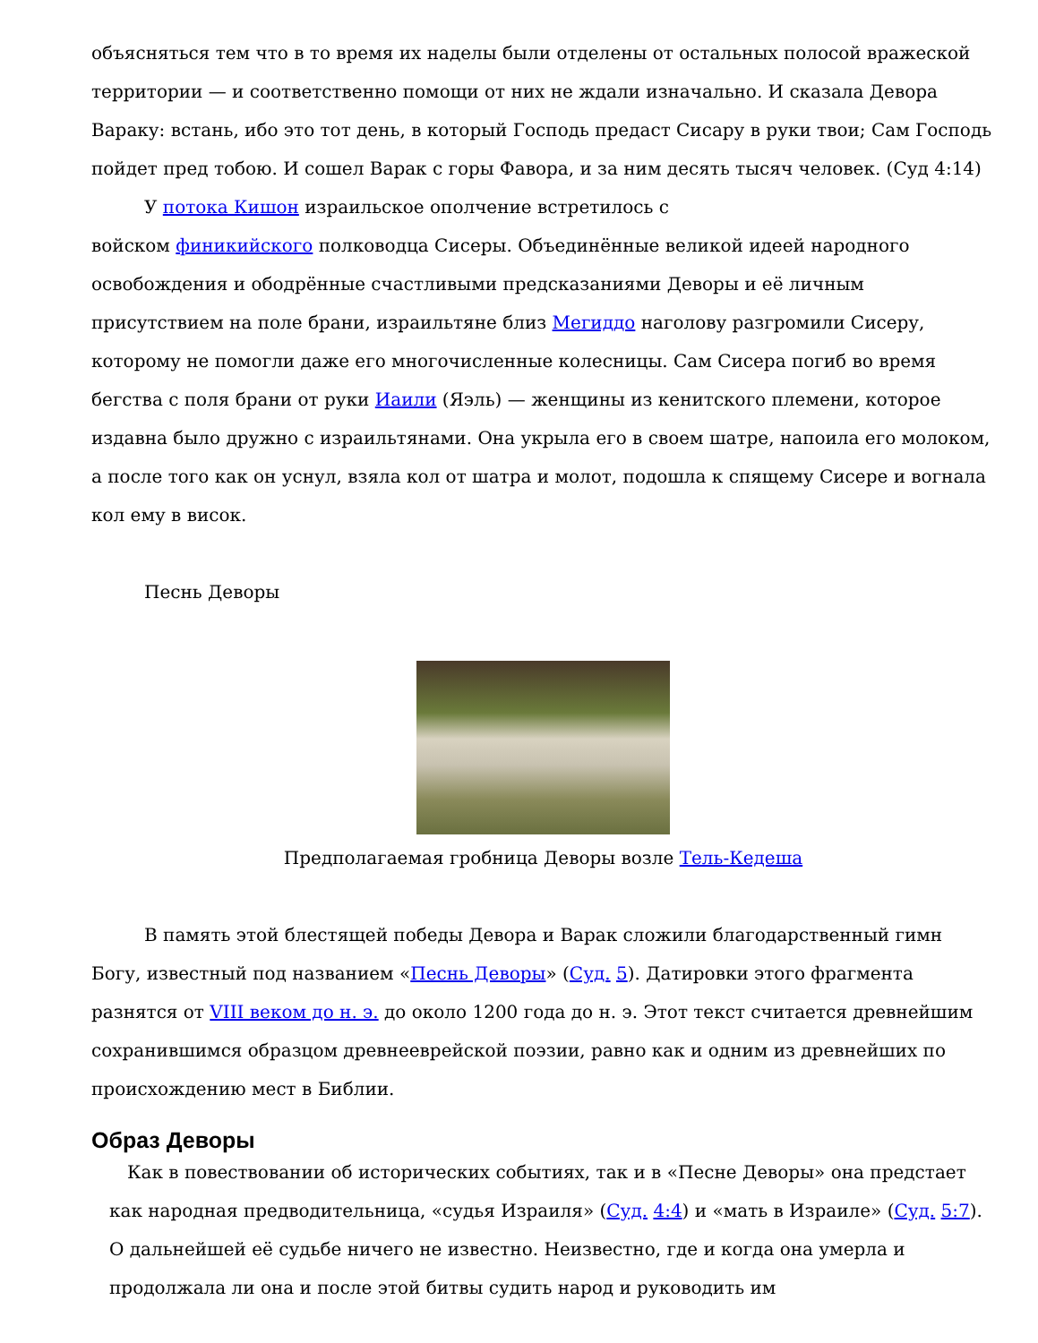объясняться тем что в то время их наделы были отделены от остальных полосой вражеской территории — и соответственно помощи от них не ждали изначально. И сказала Девора Вараку: встань, ибо это тот день, в который Господь предаст Сисару в руки твои; Сам Господь пойдет пред тобою. И сошел Варак с горы Фавора, и за ним десять тысяч человек. (Суд 4:14)
У потока Кишон израильское ополчение встретилось с
войском финикийского полководца Сисеры. Объединённые великой идеей народного освобождения и ободрённые счастливыми предсказаниями Деворы и её личным присутствием на поле брани, израильтяне близ Мегиддо наголову разгромили Сисеру, которому не помогли даже его многочисленные колесницы. Сам Сисера погиб во время бегства с поля брани от руки Иаили (Яэль) — женщины из кенитского племени, которое издавна было дружно с израильтянами. Она укрыла его в своем шатре, напоила его молоком, а после того как он уснул, взяла кол от шатра и молот, подошла к спящему Сисере и вогнала кол ему в висок.
Песнь Деворы
Предполагаемая гробница Деворы возле Тель-Кедеша
В память этой блестящей победы Девора и Варак сложили благодарственный гимн Богу, известный под названием «Песнь Деворы» (Суд. 5). Датировки этого фрагмента разнятся от VIII веком до н. э. до около 1200 года до н. э. Этот текст считается древнейшим сохранившимся образцом древнееврейской поэзии, равно как и одним из древнейших по происхождению мест в Библии.
Образ Деворы
Как в повествовании об исторических событиях, так и в «Песне Деворы» она предстает как народная предводительница, «судья Израиля» (Суд. 4:4) и «мать в Израиле» (Суд. 5:7). О дальнейшей её судьбе ничего не известно. Неизвестно, где и когда она умерла и продолжала ли она и после этой битвы судить народ и руководить им